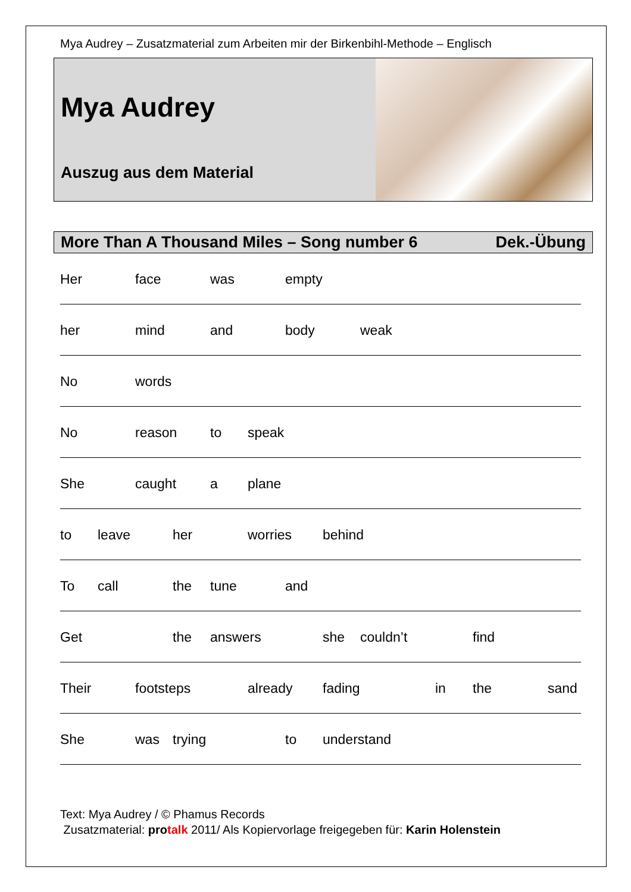Mya Audrey – Zusatzmaterial zum Arbeiten mir der Birkenbihl-Methode – Englisch
Mya Audrey
Auszug aus dem Material
More Than A Thousand Miles – Song number 6 Dek.-Übung
Her face was empty
her mind and body weak
No words
No reason to speak
She caught a plane
to leave her worries behind
To call the tune and
Get the answers she couldn’t find
Their footsteps already fading in the sand
She was trying to understand
Text: Mya Audrey / © Phamus Records
Zusatzmaterial: pro talk 2011/ Als Kopiervorlage freigegeben für: Karin Holenstein